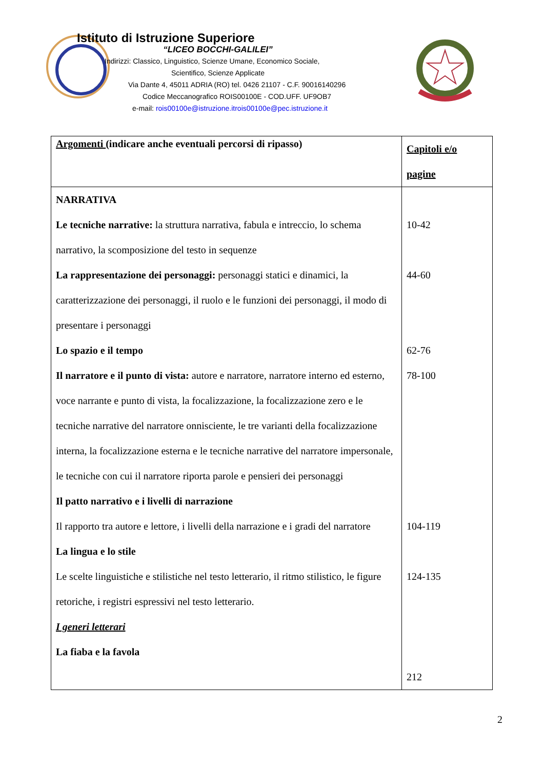Istituto di Istruzione Superiore
“LICEO BOCCHI-GALILEI”
Indirizzi: Classico, Linguistico, Scienze Umane, Economico Sociale,
Scientifico, Scienze Applicate
Via Dante 4, 45011 ADRIA (RO) tel. 0426 21107 - C.F. 90016140296
Codice Meccanografico ROIS00100E - COD.UFF. UF9OB7
e-mail: rois00100e@istruzione.itrois00100e@pec.istruzione.it
| Argomenti (indicare anche eventuali percorsi di ripasso) | Capitoli e/o pagine |
| --- | --- |
| NARRATIVA Le tecniche narrative: la struttura narrativa, fabula e intreccio, lo schema narrativo, la scomposizione del testo in sequenze La rappresentazione dei personaggi: personaggi statici e dinamici, la caratterizzazione dei personaggi, il ruolo e le funzioni dei personaggi, il modo di presentare i personaggi Lo spazio e il tempo Il narratore e il punto di vista: autore e narratore, narratore interno ed esterno, voce narrante e punto di vista, la focalizzazione, la focalizzazione zero e le tecniche narrative del narratore onnisciente, le tre varianti della focalizzazione interna, la focalizzazione esterna e le tecniche narrative del narratore impersonale, le tecniche con cui il narratore riporta parole e pensieri dei personaggi Il patto narrativo e i livelli di narrazione Il rapporto tra autore e lettore, i livelli della narrazione e i gradi del narratore La lingua e lo stile Le scelte linguistiche e stilistiche nel testo letterario, il ritmo stilistico, le figure retoriche, i registri espressivi nel testo letterario. I generi letterari La fiaba e la favola | 10-42 44-60 62-76 78-100 104-119 124-135 212 |
2